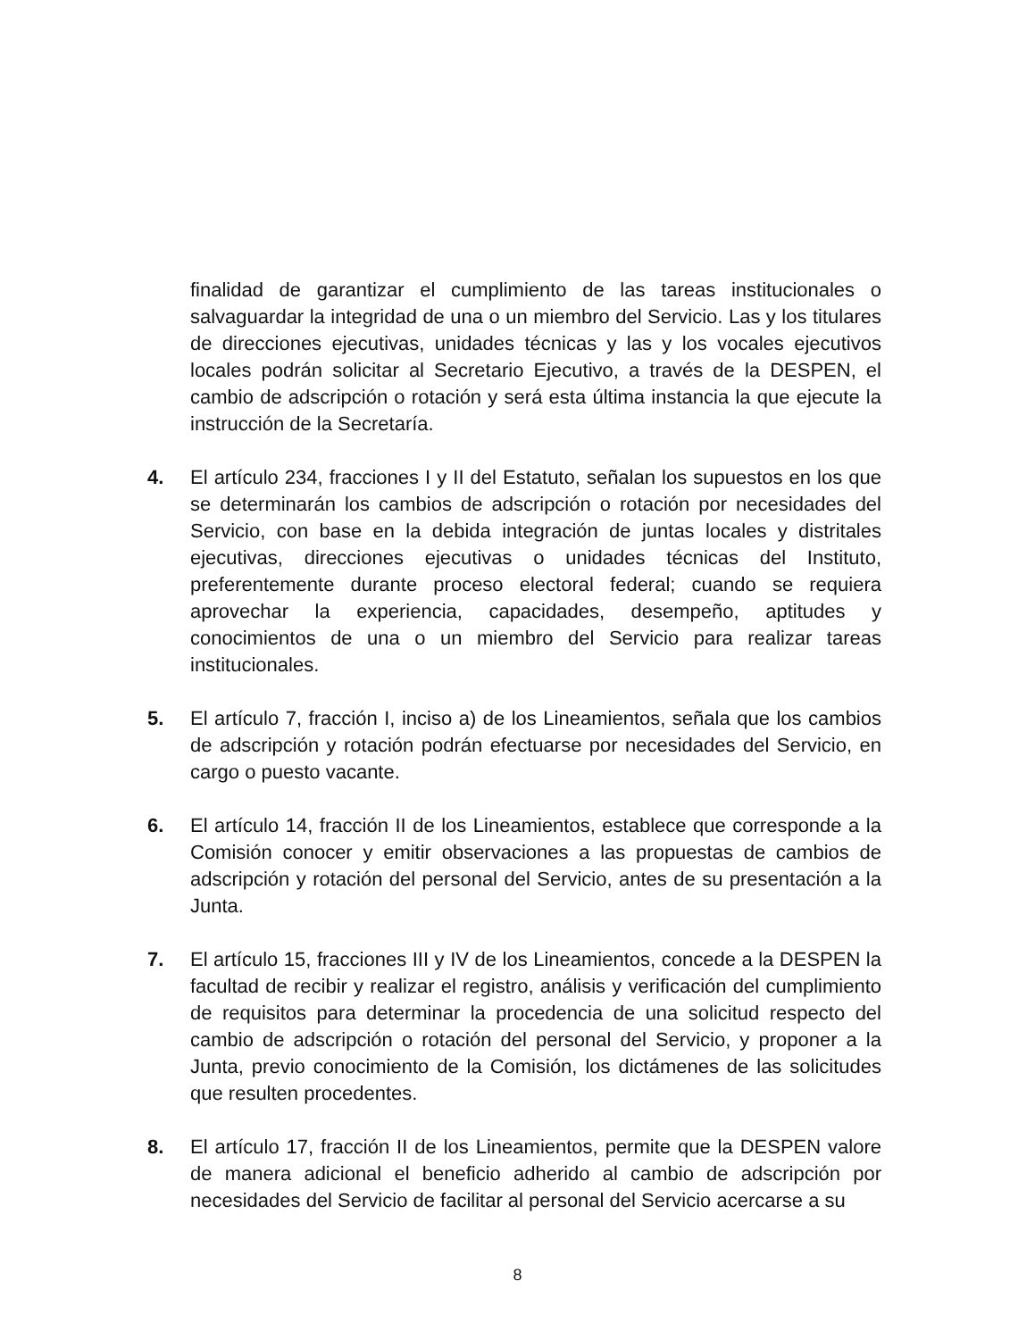finalidad de garantizar el cumplimiento de las tareas institucionales o salvaguardar la integridad de una o un miembro del Servicio. Las y los titulares de direcciones ejecutivas, unidades técnicas y las y los vocales ejecutivos locales podrán solicitar al Secretario Ejecutivo, a través de la DESPEN, el cambio de adscripción o rotación y será esta última instancia la que ejecute la instrucción de la Secretaría.
4. El artículo 234, fracciones I y II del Estatuto, señalan los supuestos en los que se determinarán los cambios de adscripción o rotación por necesidades del Servicio, con base en la debida integración de juntas locales y distritales ejecutivas, direcciones ejecutivas o unidades técnicas del Instituto, preferentemente durante proceso electoral federal; cuando se requiera aprovechar la experiencia, capacidades, desempeño, aptitudes y conocimientos de una o un miembro del Servicio para realizar tareas institucionales.
5. El artículo 7, fracción I, inciso a) de los Lineamientos, señala que los cambios de adscripción y rotación podrán efectuarse por necesidades del Servicio, en cargo o puesto vacante.
6. El artículo 14, fracción II de los Lineamientos, establece que corresponde a la Comisión conocer y emitir observaciones a las propuestas de cambios de adscripción y rotación del personal del Servicio, antes de su presentación a la Junta.
7. El artículo 15, fracciones III y IV de los Lineamientos, concede a la DESPEN la facultad de recibir y realizar el registro, análisis y verificación del cumplimiento de requisitos para determinar la procedencia de una solicitud respecto del cambio de adscripción o rotación del personal del Servicio, y proponer a la Junta, previo conocimiento de la Comisión, los dictámenes de las solicitudes que resulten procedentes.
8. El artículo 17, fracción II de los Lineamientos, permite que la DESPEN valore de manera adicional el beneficio adherido al cambio de adscripción por necesidades del Servicio de facilitar al personal del Servicio acercarse a su
8